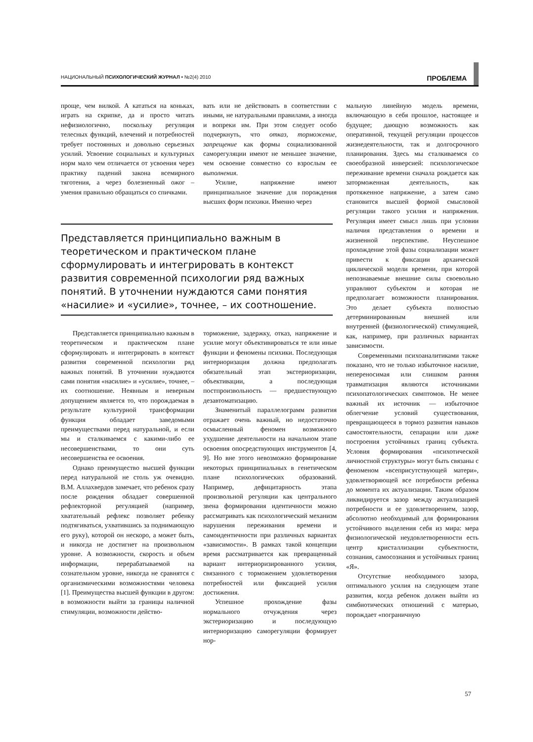НАЦИОНАЛЬНЫЙ ПСИХОЛОГИЧЕСКИЙ ЖУРНАЛ • №2(4) 2010 ПРОБЛЕМА
проще, чем вилкой. А кататься на коньках, играть на скрипке, да и просто читать нефизиологично, поскольку регуляция телесных функций, влечений и потребностей требует постоянных и довольно серьезных усилий. Усвоение социальных и культурных норм мало чем отличается от усвоения через практику падений закона всемирного тяготения, а через болезненный ожог – умения правильно обращаться со спичками.
вать или не действовать в соответствии с иными, не натуральными правилами, а иногда и вопреки им. При этом следует особо подчеркнуть, что отказ, торможение, запрещение как формы социализованной саморегуляции имеют не меньшее значение, чем освоение совместно со взрослым ее выполнения.
Усилие, напряжение имеют принципиальное значение для порождения высших форм психики. Именно через
Представляется принципиально важным в теоретическом и практическом плане сформулировать и интегрировать в контекст развития современной психологии ряд важных понятий. В уточнении нуждаются сами понятия «насилие» и «усилие», точнее, – их соотношение.
Представляется принципиально важным в теоретическом и практическом плане сформулировать и интегрировать в контекст развития современной психологии ряд важных понятий. В уточнении нуждаются сами понятия «насилие» и «усилие», точнее, – их соотношение. Неявным и неверным допущением является то, что порождаемая в результате культурной трансформации функция обладает заведомыми преимуществами перед натуральной, и если мы и сталкиваемся с какими-либо ее несовершенствами, то они суть несовершенства ее освоения.
Однако преимущество высшей функции перед натуральной не столь уж очевидно. В.М. Аллахвердов замечает, что ребенок сразу после рождения обладает совершенной рефлекторной регуляцией (например, хватательный рефлекс позволяет ребенку подтягиваться, ухватившись за поднимающую его руку), которой он нескоро, а может быть, и никогда не достигнет на произвольном уровне. А возможности, скорость и объем информации, перерабатываемой на сознательном уровне, никогда не сравнятся с организмическими возможностями человека [1]. Преимущества высшей функции в другом: в возможности выйти за границы наличной стимуляции, возможности действо-
торможение, задержку, отказ, напряжение и усилие могут объективироваться те или иные функции и феномены психики. Последующая интериоризация должна предполагать обязательный этап экстериоризации, объективации, а последующая постпроизвольность — предшествующую дезавтоматизацию.
Знаменитый параллелограмм развития отражает очень важный, но недостаточно осмысленный феномен возможного ухудшение деятельности на начальном этапе освоения опосредствующих инструментов [4, 9]. Но вне этого невозможно формирование некоторых принципиальных в генетическом плане психологических образований. Например, дефицитарность этапа произвольной регуляции как центрального звена формирования идентичности можно рассматривать как психологический механизм нарушения переживания времени и самоидентичности при различных вариантах «зависимости». В рамках такой концепции время рассматривается как превращенный вариант интериоризированного усилия, связанного с торможением удовлетворения потребностей или фиксацией усилия достижения.
Успешное прохождение фазы нормального отчуждения через экстериоризацию и последующую интериоризацию саморегуляции формирует нор-
мальную линейную модель времени, включающую в себя прошлое, настоящее и будущее; дающую возможность как оперативной, текущей регуляции процессов жизнедеятельности, так и долгосрочного планирования. Здесь мы сталкиваемся со своеобразной инверсией: психологическое переживание времени сначала рождается как заторможенная деятельность, как протяженное напряжение, а затем само становится высшей формой смысловой регуляции такого усилия и напряжения. Регуляция имеет смысл лишь при условии наличия представления о времени и жизненной перспективе. Неуспешное прохождение этой фазы социализации может привести к фиксации архаической циклической модели времени, при которой непознаваемые внешние силы своевольно управляют субъектом и которая не предполагает возможности планирования. Это делает субъекта полностью детерминированным внешней или внутренней (физиологической) стимуляцией, как, например, при различных вариантах зависимости.
Современными психоаналитиками также показано, что не только избыточное насилие, непереносимая или слишком ранняя травматизация являются источниками психопатологических симптомов. Не менее важный их источник — избыточное облегчение условий существования, превращающееся в тормоз развития навыков самостоятельности, сепарации или даже построения устойчивых границ субъекта. Условия формирования «психотической личностной структуры» могут быть связаны с феноменом «всеприсутствующей матери», удовлетворяющей все потребности ребенка до момента их актуализации. Таким образом ликвидируется зазор между актуализацией потребности и ее удовлетворением, зазор, абсолютно необходимый для формирования устойчивого выделения себя из мира: мера физиологической неудовлетворенности есть центр кристаллизации субъектности, сознания, самосознания и устойчивых границ «Я».
Отсутствие необходимого зазора, оптимального усилия на следующем этапе развития, когда ребенок должен выйти из симбиотических отношений с матерью, порождает «пограничную
57